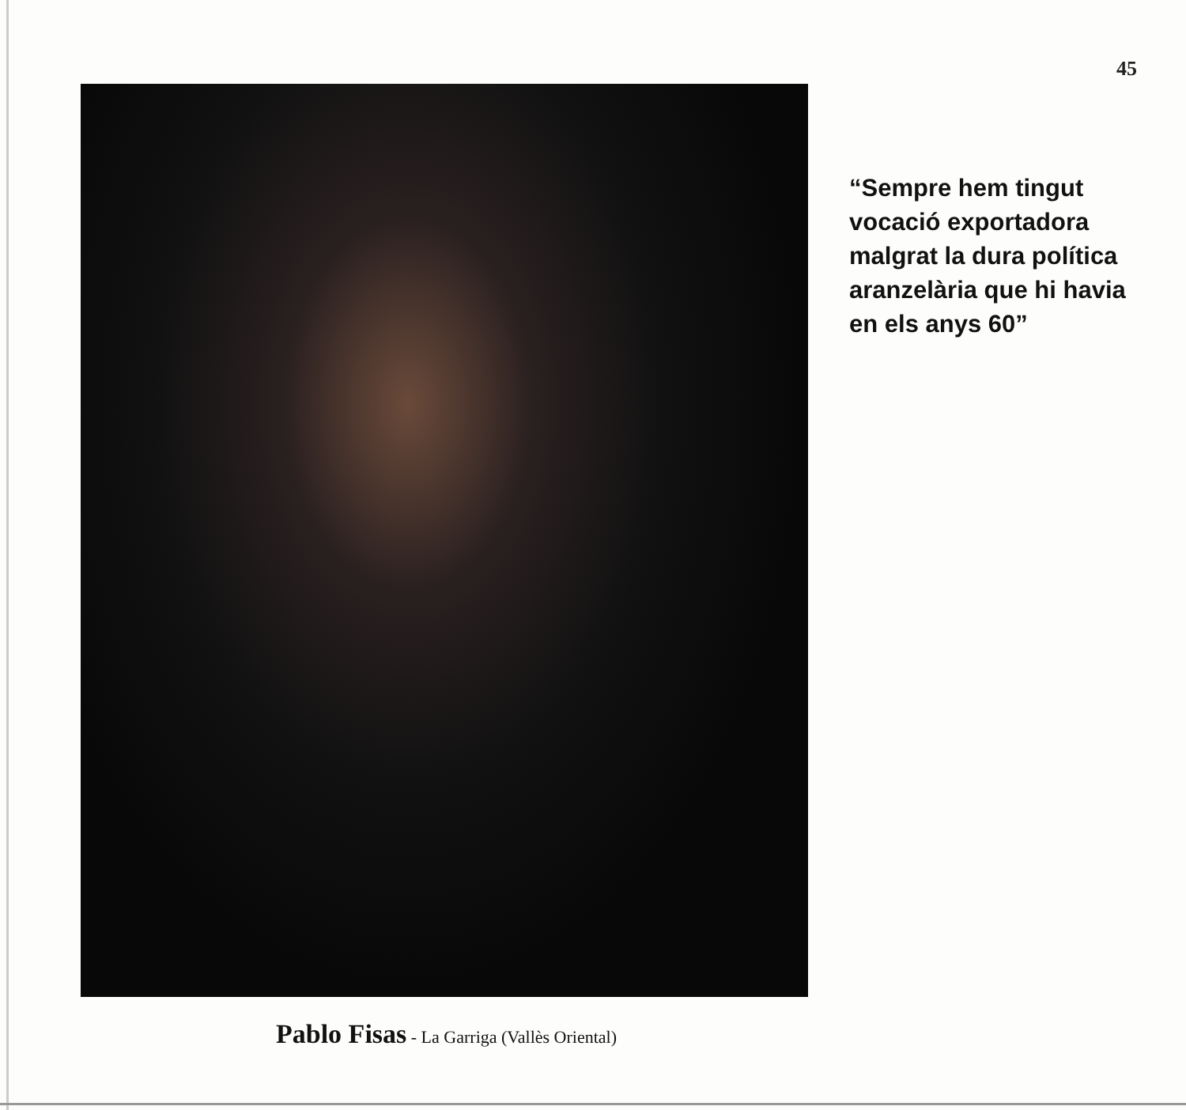45
Pablo Fisas - La Garriga (Vallès Oriental)
“Sempre hem tingut vocació exportadora malgrat la dura política aranzelària que hi havia en els anys 60”